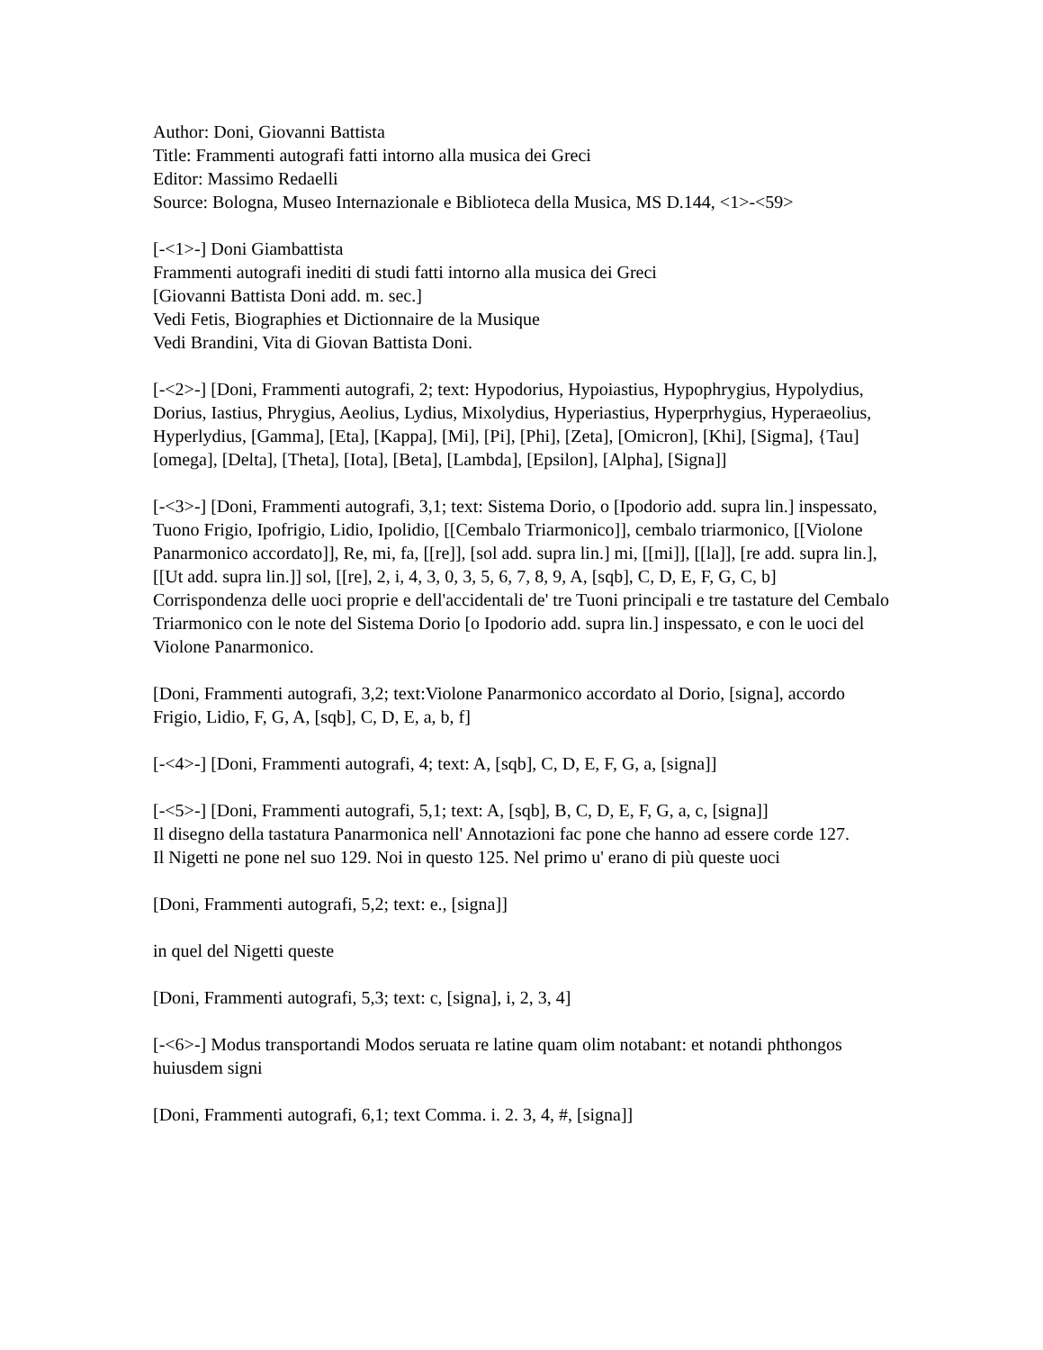Author: Doni, Giovanni Battista
Title: Frammenti autografi fatti intorno alla musica dei Greci
Editor: Massimo Redaelli
Source: Bologna, Museo Internazionale e Biblioteca della Musica, MS D.144, <1>-<59>
[-<1>-] Doni Giambattista
Frammenti autografi inediti di studi fatti intorno alla musica dei Greci
[Giovanni Battista Doni add. m. sec.]
Vedi Fetis, Biographies et Dictionnaire de la Musique
Vedi Brandini, Vita di Giovan Battista Doni.
[-<2>-] [Doni, Frammenti autografi, 2; text: Hypodorius, Hypoiastius, Hypophrygius, Hypolydius, Dorius, Iastius, Phrygius, Aeolius, Lydius, Mixolydius, Hyperiastius, Hyperprhygius, Hyperaeolius, Hyperlydius, [Gamma], [Eta], [Kappa], [Mi], [Pi], [Phi], [Zeta], [Omicron], [Khi], [Sigma], {Tau] [omega], [Delta], [Theta], [Iota], [Beta], [Lambda], [Epsilon], [Alpha], [Signa]]
[-<3>-] [Doni, Frammenti autografi, 3,1; text: Sistema Dorio, o [Ipodorio add. supra lin.] inspessato, Tuono Frigio, Ipofrigio, Lidio, Ipolidio, [[Cembalo Triarmonico]], cembalo triarmonico, [[Violone Panarmonico accordato]], Re, mi, fa, [[re]], [sol add. supra lin.] mi, [[mi]], [[la]], [re add. supra lin.], [[Ut add. supra lin.]] sol, [[re], 2, i, 4, 3, 0, 3, 5, 6, 7, 8, 9, A, [sqb], C, D, E, F, G, C, b]
Corrispondenza delle uoci proprie e dell'accidentali de' tre Tuoni principali e tre tastature del Cembalo Triarmonico con le note del Sistema Dorio [o Ipodorio add. supra lin.] inspessato, e con le uoci del Violone Panarmonico.
[Doni, Frammenti autografi, 3,2; text:Violone Panarmonico accordato al Dorio, [signa], accordo Frigio, Lidio, F, G, A, [sqb], C, D, E, a, b, f]
[-<4>-] [Doni, Frammenti autografi, 4; text: A, [sqb], C, D, E, F, G, a, [signa]]
[-<5>-] [Doni, Frammenti autografi, 5,1; text: A, [sqb], B, C, D, E, F, G, a, c, [signa]]
Il disegno della tastatura Panarmonica nell' Annotazioni fac pone che hanno ad essere corde 127.
Il Nigetti ne pone nel suo 129. Noi in questo 125. Nel primo u' erano di più queste uoci
[Doni, Frammenti autografi, 5,2; text: e., [signa]]
in quel del Nigetti queste
[Doni, Frammenti autografi, 5,3; text: c, [signa], i, 2, 3, 4]
[-<6>-] Modus transportandi Modos seruata re latine quam olim notabant: et notandi phthongos huiusdem signi
[Doni, Frammenti autografi, 6,1; text Comma. i. 2. 3, 4, #, [signa]]